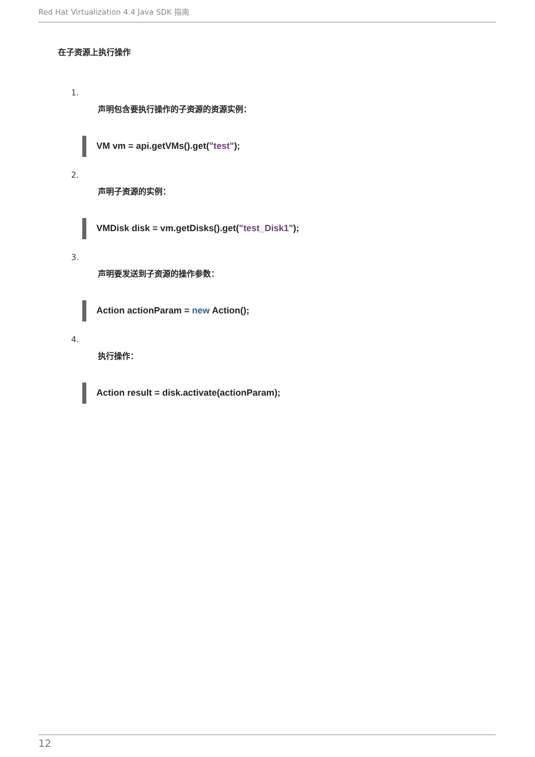Red Hat Virtualization 4.4 Java SDK 指南
在子资源上执行操作
1.
声明包含要执行操作的子资源的资源实例：
VM vm = api.getVMs().get("test");
2.
声明子资源的实例：
VMDisk disk = vm.getDisks().get("test_Disk1");
3.
声明要发送到子资源的操作参数：
Action actionParam = new Action();
4.
执行操作：
Action result = disk.activate(actionParam);
12